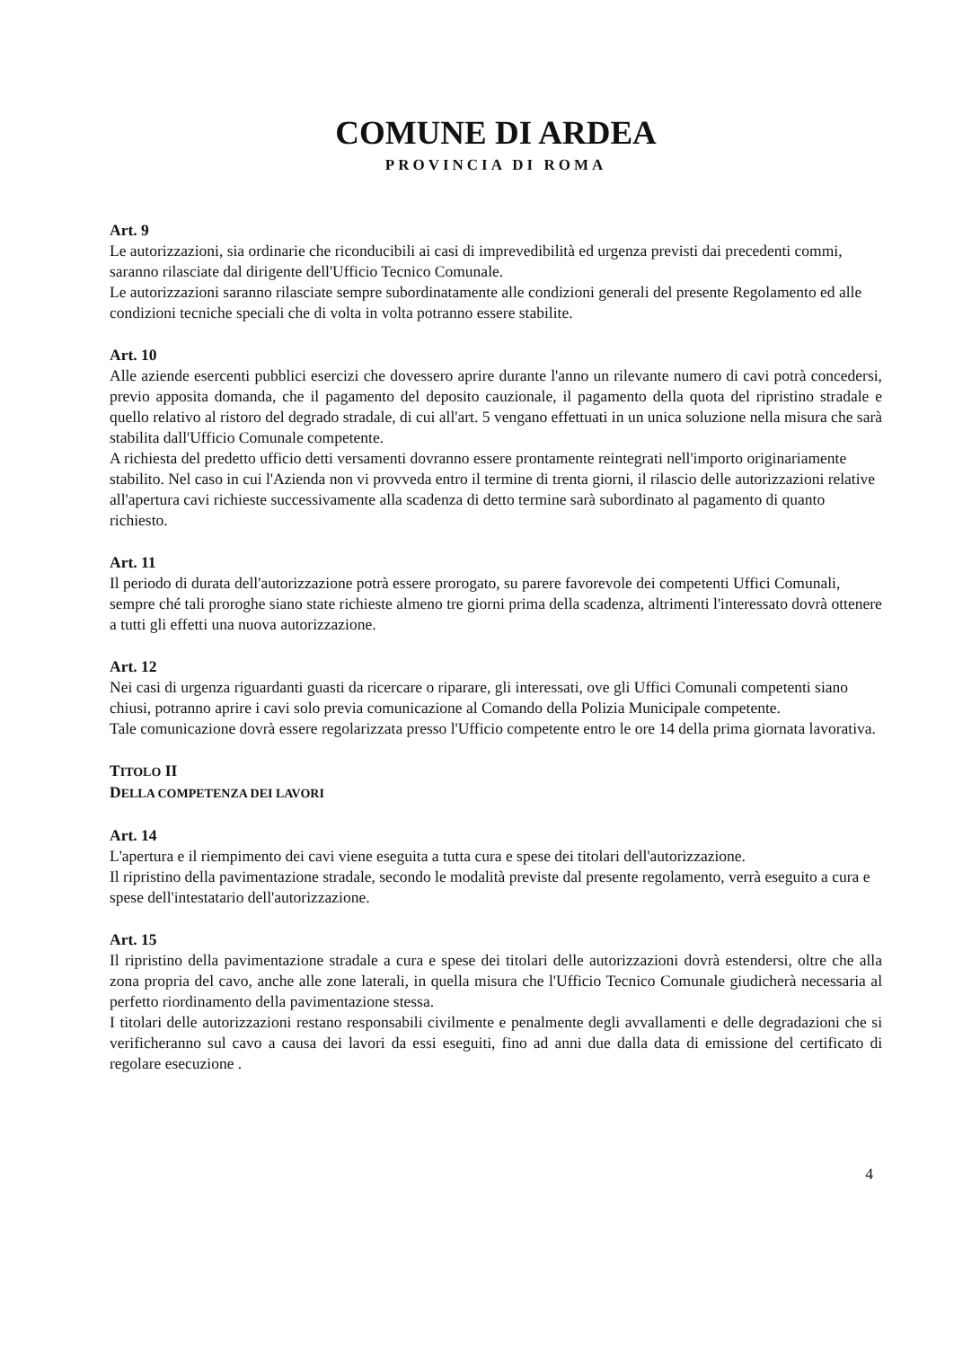COMUNE DI ARDEA
PROVINCIA DI ROMA
Art. 9
Le autorizzazioni, sia ordinarie che riconducibili ai casi di imprevedibilità ed urgenza previsti dai precedenti commi, saranno rilasciate dal dirigente dell'Ufficio Tecnico Comunale.
Le autorizzazioni saranno rilasciate sempre subordinatamente alle condizioni generali del presente Regolamento ed alle condizioni tecniche speciali che di volta in volta potranno essere stabilite.
Art. 10
Alle aziende esercenti pubblici esercizi che dovessero aprire durante l'anno un rilevante numero di cavi potrà concedersi, previo apposita domanda, che il pagamento del deposito cauzionale, il pagamento della quota del ripristino stradale e quello relativo al ristoro del degrado stradale, di cui all'art. 5 vengano effettuati in un unica soluzione nella misura che sarà stabilita dall'Ufficio Comunale competente.
A richiesta del predetto ufficio detti versamenti dovranno essere prontamente reintegrati nell'importo originariamente stabilito. Nel caso in cui l'Azienda non vi provveda entro il termine di trenta giorni, il rilascio delle autorizzazioni relative all'apertura cavi richieste successivamente alla scadenza di detto termine sarà subordinato al pagamento di quanto richiesto.
Art. 11
Il periodo di durata dell'autorizzazione potrà essere prorogato, su parere favorevole dei competenti Uffici Comunali, sempre ché tali proroghe siano state richieste almeno tre giorni prima della scadenza, altrimenti l'interessato dovrà ottenere a tutti gli effetti una nuova autorizzazione.
Art. 12
Nei casi di urgenza riguardanti guasti da ricercare o riparare, gli interessati, ove gli Uffici Comunali competenti siano chiusi, potranno aprire i cavi solo previa comunicazione al Comando della Polizia Municipale competente.
Tale comunicazione dovrà essere regolarizzata presso l'Ufficio competente entro le ore 14 della prima giornata lavorativa.
TITOLO II
DELLA COMPETENZA DEI LAVORI
Art. 14
L'apertura e il riempimento dei cavi viene eseguita a tutta cura e spese dei titolari dell'autorizzazione.
Il ripristino della pavimentazione stradale, secondo le modalità previste dal presente regolamento, verrà eseguito a cura e spese dell'intestatario dell'autorizzazione.
Art. 15
Il ripristino della pavimentazione stradale a cura e spese dei titolari delle autorizzazioni dovrà estendersi, oltre che alla zona propria del cavo, anche alle zone laterali, in quella misura che l'Ufficio Tecnico Comunale giudicherà necessaria al perfetto riordinamento della pavimentazione stessa.
I titolari delle autorizzazioni restano responsabili civilmente e penalmente degli avvallamenti e delle degradazioni che si verificheranno sul cavo a causa dei lavori da essi eseguiti, fino ad anni due dalla data di emissione del certificato di regolare esecuzione .
4